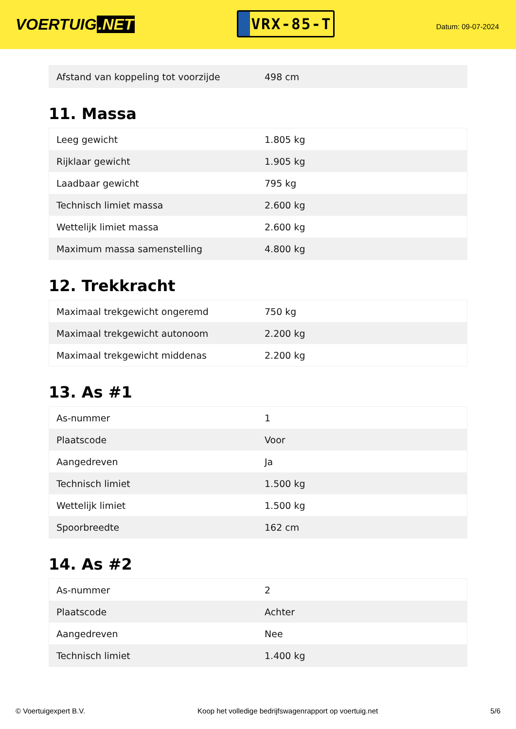VOERTUIG.NET
VRX-85-T
Datum: 09-07-2024
| Afstand van koppeling tot voorzijde | 498 cm |
11. Massa
| Leeg gewicht | 1.805 kg |
| Rijklaar gewicht | 1.905 kg |
| Laadbaar gewicht | 795 kg |
| Technisch limiet massa | 2.600 kg |
| Wettelijk limiet massa | 2.600 kg |
| Maximum massa samenstelling | 4.800 kg |
12. Trekkracht
| Maximaal trekgewicht ongeremd | 750 kg |
| Maximaal trekgewicht autonoom | 2.200 kg |
| Maximaal trekgewicht middenas | 2.200 kg |
13. As #1
| As-nummer | 1 |
| Plaatscode | Voor |
| Aangedreven | Ja |
| Technisch limiet | 1.500 kg |
| Wettelijk limiet | 1.500 kg |
| Spoorbreedte | 162 cm |
14. As #2
| As-nummer | 2 |
| Plaatscode | Achter |
| Aangedreven | Nee |
| Technisch limiet | 1.400 kg |
© Voertuigexpert B.V. Koop het volledige bedrijfswagenrapport op voertuig.net 5/6